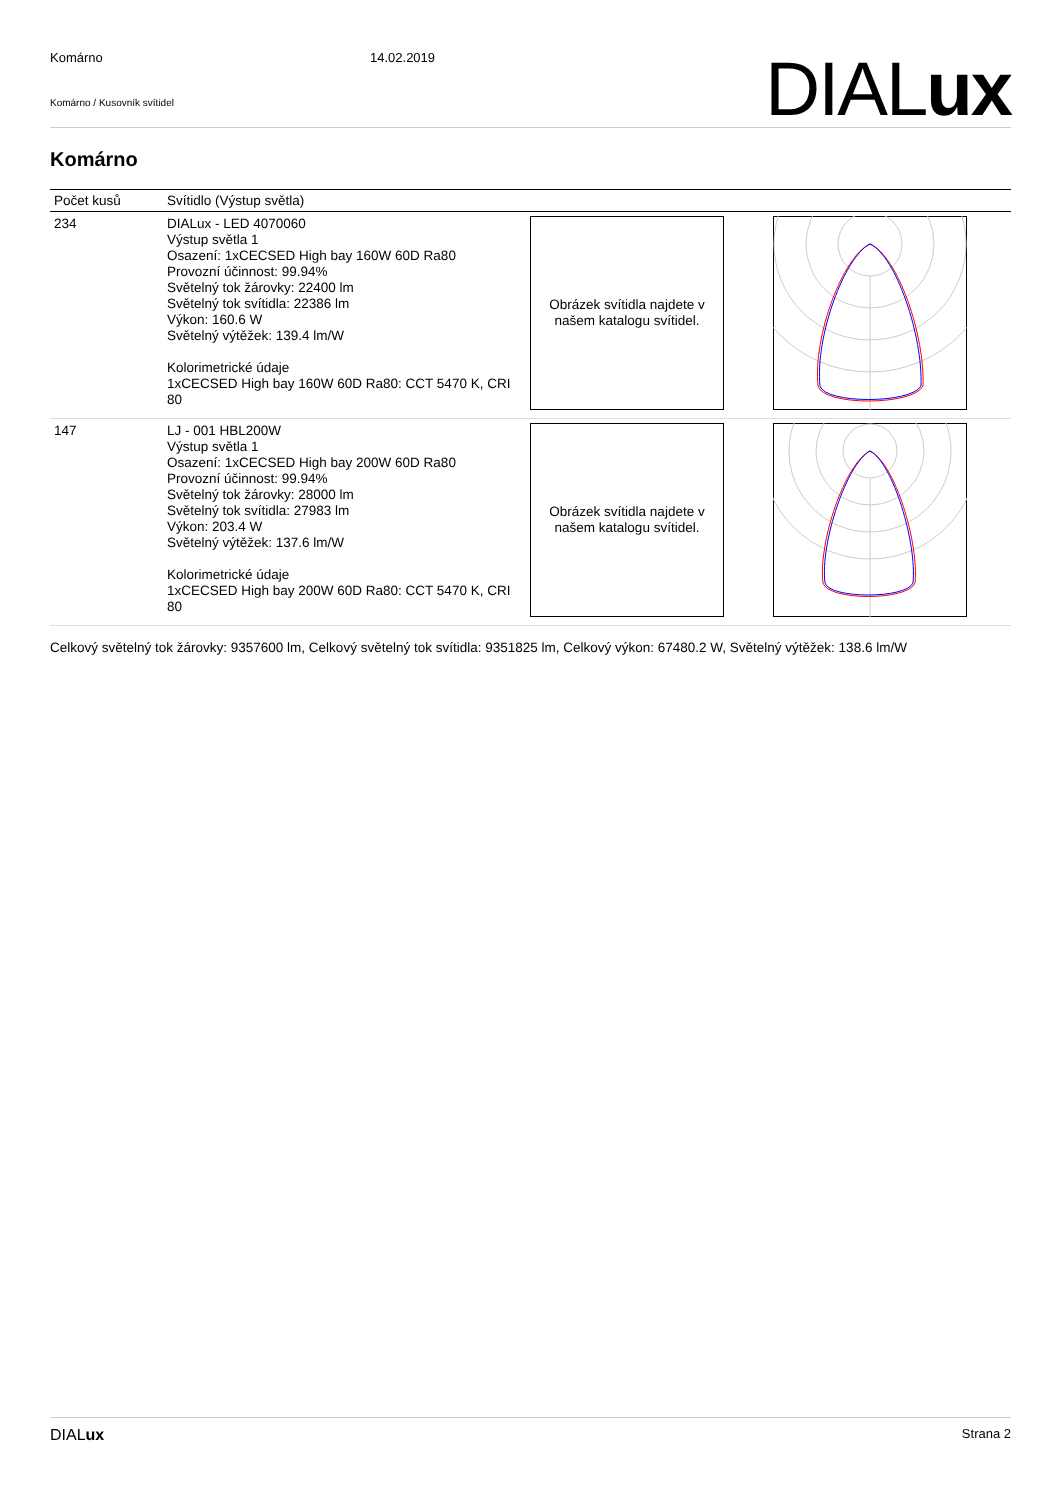Komárno 14.02.2019
Komárno / Kusovník svítidel DIALux
Komárno
| Počet kusů | Svítidlo (Výstup světla) | | |
| --- | --- | --- | --- |
| 234 | DIALux - LED 4070060 Výstup světla 1 Osazení: 1xCECSED High bay 160W 60D Ra80 Provozní účinnost: 99.94% Světelný tok žárovky: 22400 lm Světelný tok svítidla: 22386 lm Výkon: 160.6 W Světelný výtěžek: 139.4 lm/W Kolorimetrické údaje 1xCECSED High bay 160W 60D Ra80: CCT 5470 K, CRI 80 | Obrázek svítidla najdete v našem katalogu svítidel. | |
| 147 | LJ - 001 HBL200W Výstup světla 1 Osazení: 1xCECSED High bay 200W 60D Ra80 Provozní účinnost: 99.94% Světelný tok žárovky: 28000 lm Světelný tok svítidla: 27983 lm Výkon: 203.4 W Světelný výtěžek: 137.6 lm/W Kolorimetrické údaje 1xCECSED High bay 200W 60D Ra80: CCT 5470 K, CRI 80 | Obrázek svítidla najdete v našem katalogu svítidel. | |
Celkový světelný tok žárovky: 9357600 lm, Celkový světelný tok svítidla: 9351825 lm, Celkový výkon: 67480.2 W, Světelný výtěžek: 138.6 lm/W
DIALux Strana 2